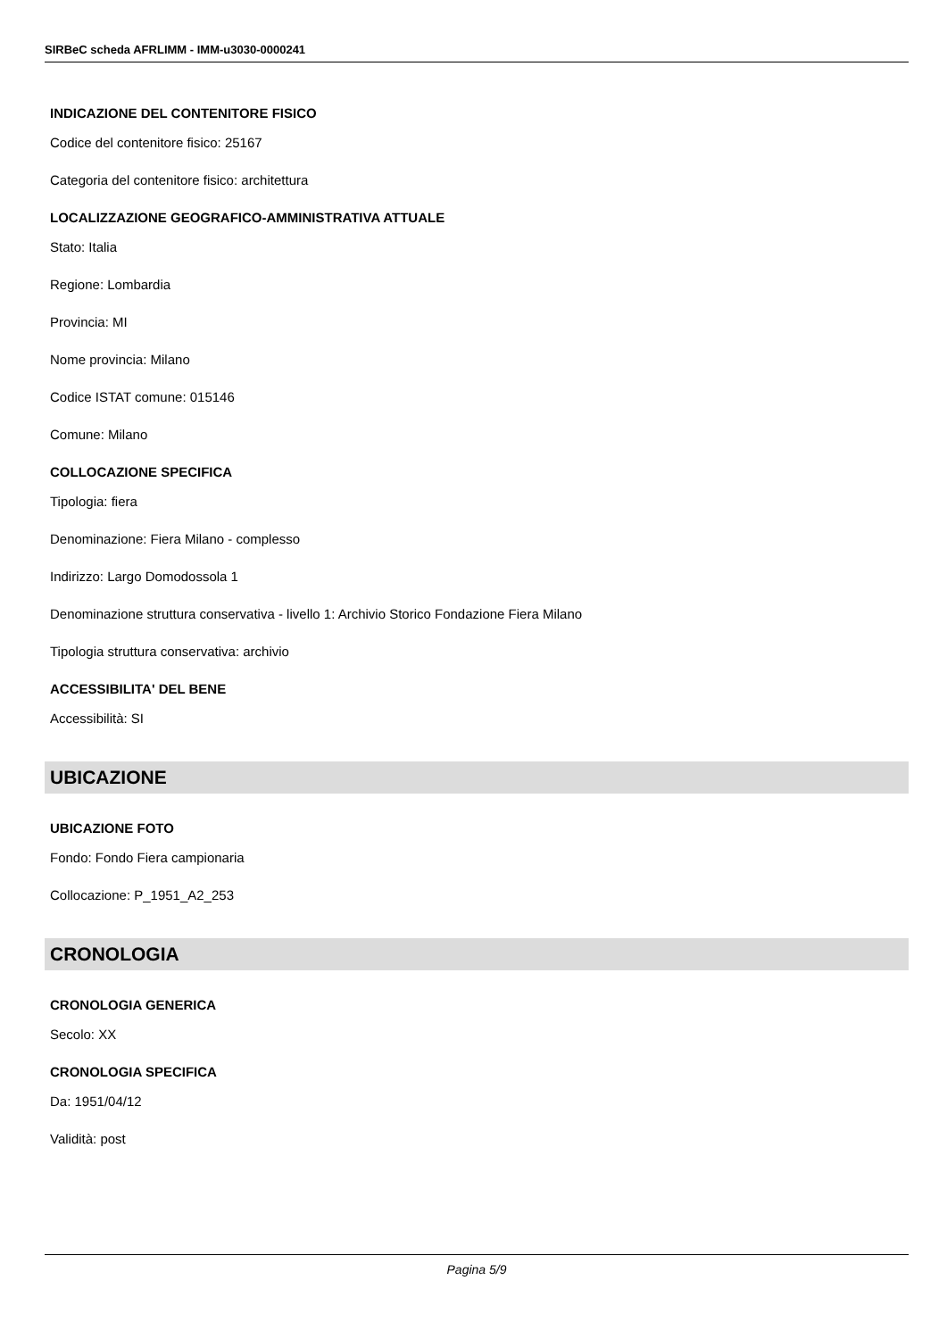SIRBeC scheda AFRLIMM - IMM-u3030-0000241
INDICAZIONE DEL CONTENITORE FISICO
Codice del contenitore fisico: 25167
Categoria del contenitore fisico: architettura
LOCALIZZAZIONE GEOGRAFICO-AMMINISTRATIVA ATTUALE
Stato: Italia
Regione: Lombardia
Provincia: MI
Nome provincia: Milano
Codice ISTAT comune: 015146
Comune: Milano
COLLOCAZIONE SPECIFICA
Tipologia: fiera
Denominazione: Fiera Milano - complesso
Indirizzo: Largo Domodossola 1
Denominazione struttura conservativa - livello 1: Archivio Storico Fondazione Fiera Milano
Tipologia struttura conservativa: archivio
ACCESSIBILITA' DEL BENE
Accessibilità: SI
UBICAZIONE
UBICAZIONE FOTO
Fondo: Fondo Fiera campionaria
Collocazione: P_1951_A2_253
CRONOLOGIA
CRONOLOGIA GENERICA
Secolo: XX
CRONOLOGIA SPECIFICA
Da: 1951/04/12
Validità: post
Pagina 5/9